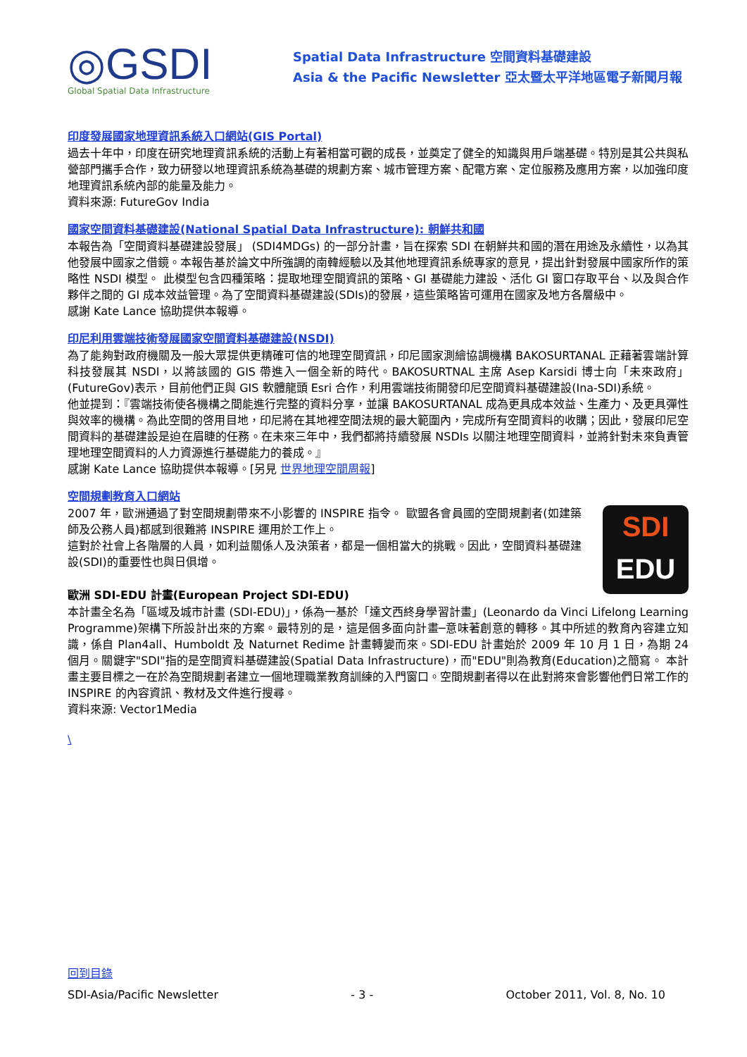◎GSDI
Global Spatial Data Infrastructure
Spatial Data Infrastructure 空間資料基礎建設
Asia & the Pacific Newsletter 亞太暨太平洋地區電子新聞月報
印度發展國家地理資訊系統入口網站(GIS Portal)
過去十年中，印度在研究地理資訊系統的活動上有著相當可觀的成長，並奠定了健全的知識與用戶端基礎。特別是其公共與私營部門攜手合作，致力研發以地理資訊系統為基礎的規劃方案、城市管理方案、配電方案、定位服務及應用方案，以加強印度地理資訊系統內部的能量及能力。
資料來源: FutureGov India
國家空間資料基礎建設(National Spatial Data Infrastructure): 朝鮮共和國
本報告為「空間資料基礎建設發展」 (SDI4MDGs) 的一部分計畫，旨在探索 SDI 在朝鮮共和國的潛在用途及永續性，以為其他發展中國家之借鏡。本報告基於論文中所強調的南韓經驗以及其他地理資訊系統專家的意見，提出針對發展中國家所作的策略性 NSDI 模型。 此模型包含四種策略：提取地理空間資訊的策略、GI 基礎能力建設、活化 GI 窗口存取平台、以及與合作夥伴之間的 GI 成本效益管理。為了空間資料基礎建設(SDIs)的發展，這些策略皆可運用在國家及地方各層級中。
感謝 Kate Lance 協助提供本報導。
印尼利用雲端技術發展國家空間資料基礎建設(NSDI)
為了能夠對政府機關及一般大眾提供更精確可信的地理空間資訊，印尼國家測繪協調機構 BAKOSURTANAL 正藉著雲端計算科技發展其 NSDI，以將該國的 GIS 帶進入一個全新的時代。BAKOSURTNAL 主席 Asep Karsidi 博士向「未來政府」(FutureGov)表示，目前他們正與 GIS 軟體龍頭 Esri 合作，利用雲端技術開發印尼空間資料基礎建設(Ina-SDI)系統。
他並提到：『雲端技術使各機構之間能進行完整的資料分享，並讓 BAKOSURTANAL 成為更具成本效益、生產力、及更具彈性與效率的機構。為此空間的啓用目地，印尼將在其地裡空間法規的最大範圍內，完成所有空間資料的收購；因此，發展印尼空間資料的基礎建設是迫在眉睫的任務。在未來三年中，我們都將持續發展 NSDIs 以關注地理空間資料，並將針對未來負責管理地理空間資料的人力資源進行基礎能力的養成。』
感謝 Kate Lance 協助提供本報導。[另見 世界地理空間周報]
空間規劃教育入口網站
SDI
EDU
2007 年，歐洲通過了對空間規劃帶來不小影響的 INSPIRE 指令。 歐盟各會員國的空間規劃者(如建築師及公務人員)都感到很難將 INSPIRE 運用於工作上。
這對於社會上各階層的人員，如利益關係人及決策者，都是一個相當大的挑戰。因此，空間資料基礎建設(SDI)的重要性也與日俱增。
歐洲 SDI-EDU 計畫(European Project SDI-EDU)
本計畫全名為「區域及城市計畫 (SDI-EDU)」，係為一基於「達文西終身學習計畫」(Leonardo da Vinci Lifelong Learning Programme)架構下所設計出來的方案。最特別的是，這是個多面向計畫─意味著創意的轉移。其中所述的教育內容建立知識，係自 Plan4all、Humboldt 及 Naturnet Redime 計畫轉變而來。SDI-EDU 計畫始於 2009 年 10 月 1 日，為期 24 個月。關鍵字"SDI"指的是空間資料基礎建設(Spatial Data Infrastructure)，而"EDU"則為教育(Education)之簡寫。 本計畫主要目標之一在於為空間規劃者建立一個地理職業教育訓練的入門窗口。空間規劃者得以在此對將來會影響他們日常工作的 INSPIRE 的內容資訊、教材及文件進行搜尋。
資料來源: Vector1Media
\
回到目錄
SDI-Asia/Pacific Newsletter - 3 - October 2011, Vol. 8, No. 10